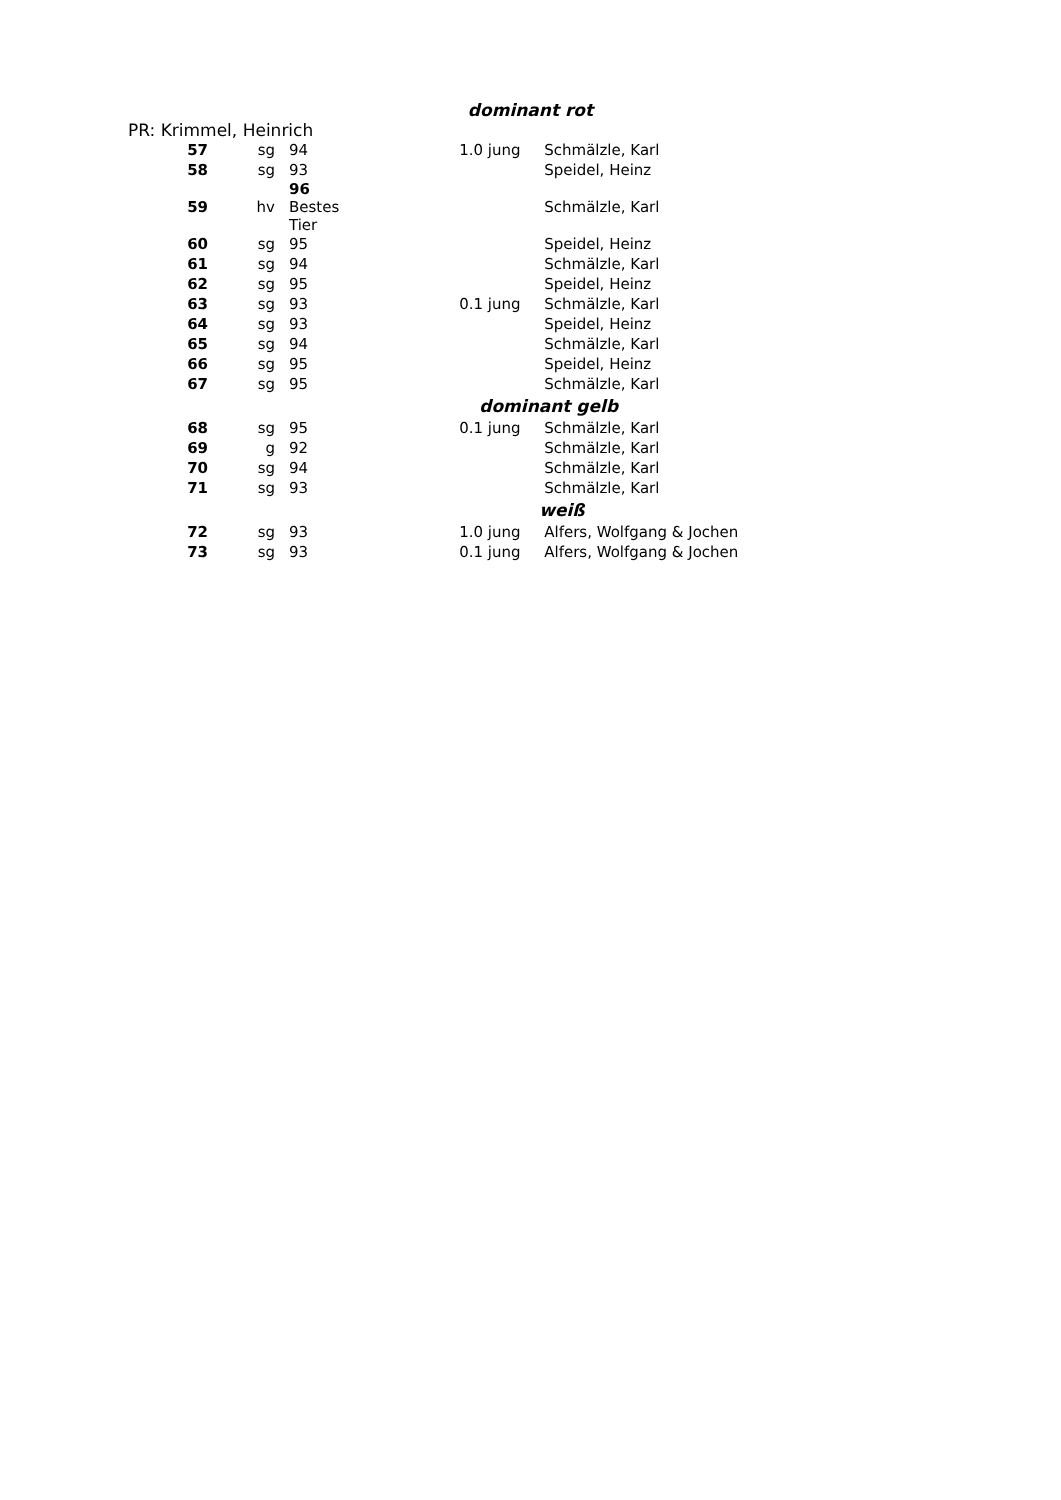dominant rot
PR: Krimmel, Heinrich
| 57 | sg | 94 | | 1.0 jung | Schmälzle, Karl |
| 58 | sg | 93 | | | Speidel, Heinz |
| 59 | hv | 96 Bestes Tier | | | Schmälzle, Karl |
| 60 | sg | 95 | | | Speidel, Heinz |
| 61 | sg | 94 | | | Schmälzle, Karl |
| 62 | sg | 95 | | | Speidel, Heinz |
| 63 | sg | 93 | | 0.1 jung | Schmälzle, Karl |
| 64 | sg | 93 | | | Speidel, Heinz |
| 65 | sg | 94 | | | Schmälzle, Karl |
| 66 | sg | 95 | | | Speidel, Heinz |
| 67 | sg | 95 | | | Schmälzle, Karl |
| | | | | dominant gelb | |
| 68 | sg | 95 | | 0.1 jung | Schmälzle, Karl |
| 69 | g | 92 | | | Schmälzle, Karl |
| 70 | sg | 94 | | | Schmälzle, Karl |
| 71 | sg | 93 | | | Schmälzle, Karl |
| | | | | weiß | |
| 72 | sg | 93 | | 1.0 jung | Alfers, Wolfgang & Jochen |
| 73 | sg | 93 | | 0.1 jung | Alfers, Wolfgang & Jochen |